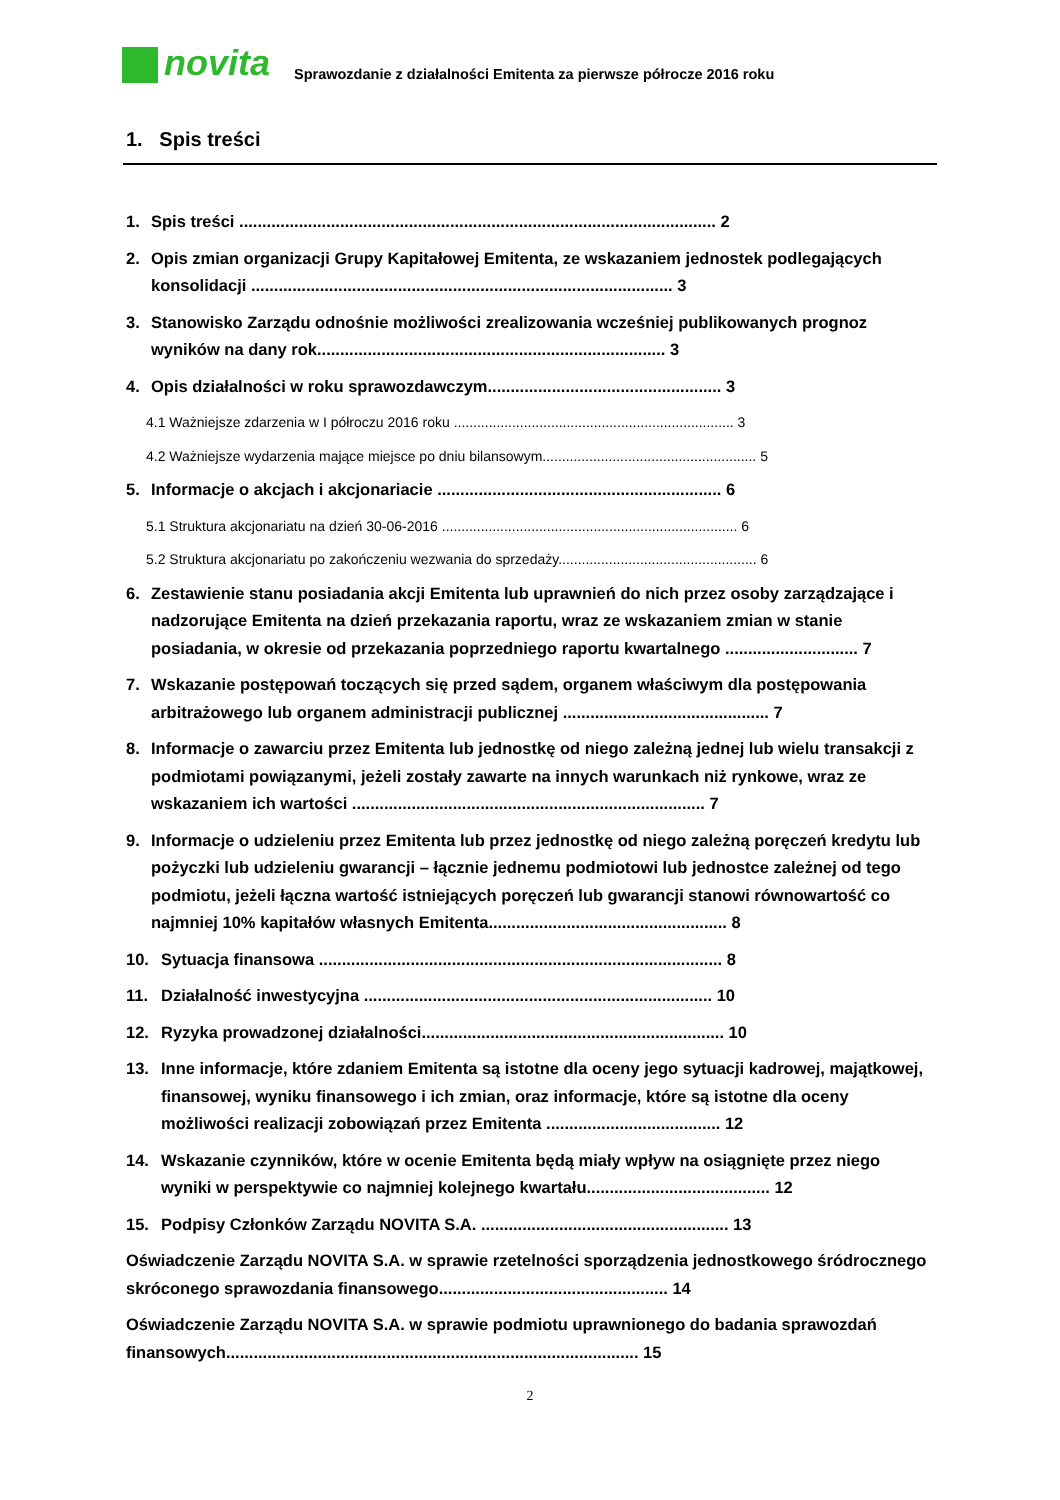novita
Sprawozdanie z działalności Emitenta za pierwsze półrocze 2016 roku
1. Spis treści
1. Spis treści ........................................................................................................ 2
2. Opis zmian organizacji Grupy Kapitałowej Emitenta, ze wskazaniem jednostek podlegających konsolidacji ............................................................................................ 3
3. Stanowisko Zarządu odnośnie możliwości zrealizowania wcześniej publikowanych prognoz wyników na dany rok............................................................................ 3
4. Opis działalności w roku sprawozdawczym................................................... 3
4.1 Ważniejsze zdarzenia w I półroczu 2016 roku ........................................................................ 3
4.2 Ważniejsze wydarzenia mające miejsce po dniu bilansowym....................................................... 5
5. Informacje o akcjach i akcjonariacie .............................................................. 6
5.1 Struktura akcjonariatu na dzień 30-06-2016 ............................................................................ 6
5.2 Struktura akcjonariatu po zakończeniu wezwania do sprzedaży................................................... 6
6. Zestawienie stanu posiadania akcji Emitenta lub uprawnień do nich przez osoby zarządzające i nadzorujące Emitenta na dzień przekazania raportu, wraz ze wskazaniem zmian w stanie posiadania, w okresie od przekazania poprzedniego raportu kwartalnego ............................. 7
7. Wskazanie postępowań toczących się przed sądem, organem właściwym dla postępowania arbitrażowego lub organem administracji publicznej ............................................. 7
8. Informacje o zawarciu przez Emitenta lub jednostkę od niego zależną jednej lub wielu transakcji z podmiotami powiązanymi, jeżeli zostały zawarte na innych warunkach niż rynkowe, wraz ze wskazaniem ich wartości ............................................................................. 7
9. Informacje o udzieleniu przez Emitenta lub przez jednostkę od niego zależną poręczeń kredytu lub pożyczki lub udzieleniu gwarancji – łącznie jednemu podmiotowi lub jednostce zależnej od tego podmiotu, jeżeli łączna wartość istniejących poręczeń lub gwarancji stanowi równowartość co najmniej 10% kapitałów własnych Emitenta.................................................... 8
10. Sytuacja finansowa ........................................................................................ 8
11. Działalność inwestycyjna ............................................................................ 10
12. Ryzyka prowadzonej działalności.................................................................. 10
13. Inne informacje, które zdaniem Emitenta są istotne dla oceny jego sytuacji kadrowej, majątkowej, finansowej, wyniku finansowego i ich zmian, oraz informacje, które są istotne dla oceny możliwości realizacji zobowiązań przez Emitenta ...................................... 12
14. Wskazanie czynników, które w ocenie Emitenta będą miały wpływ na osiągnięte przez niego wyniki w perspektywie co najmniej kolejnego kwartału........................................ 12
15. Podpisy Członków Zarządu NOVITA S.A. ...................................................... 13
Oświadczenie Zarządu NOVITA S.A. w sprawie rzetelności sporządzenia jednostkowego śródrocznego skróconego sprawozdania finansowego.................................................. 14
Oświadczenie Zarządu NOVITA S.A. w sprawie podmiotu uprawnionego do badania sprawozdań finansowych.......................................................................................... 15
2